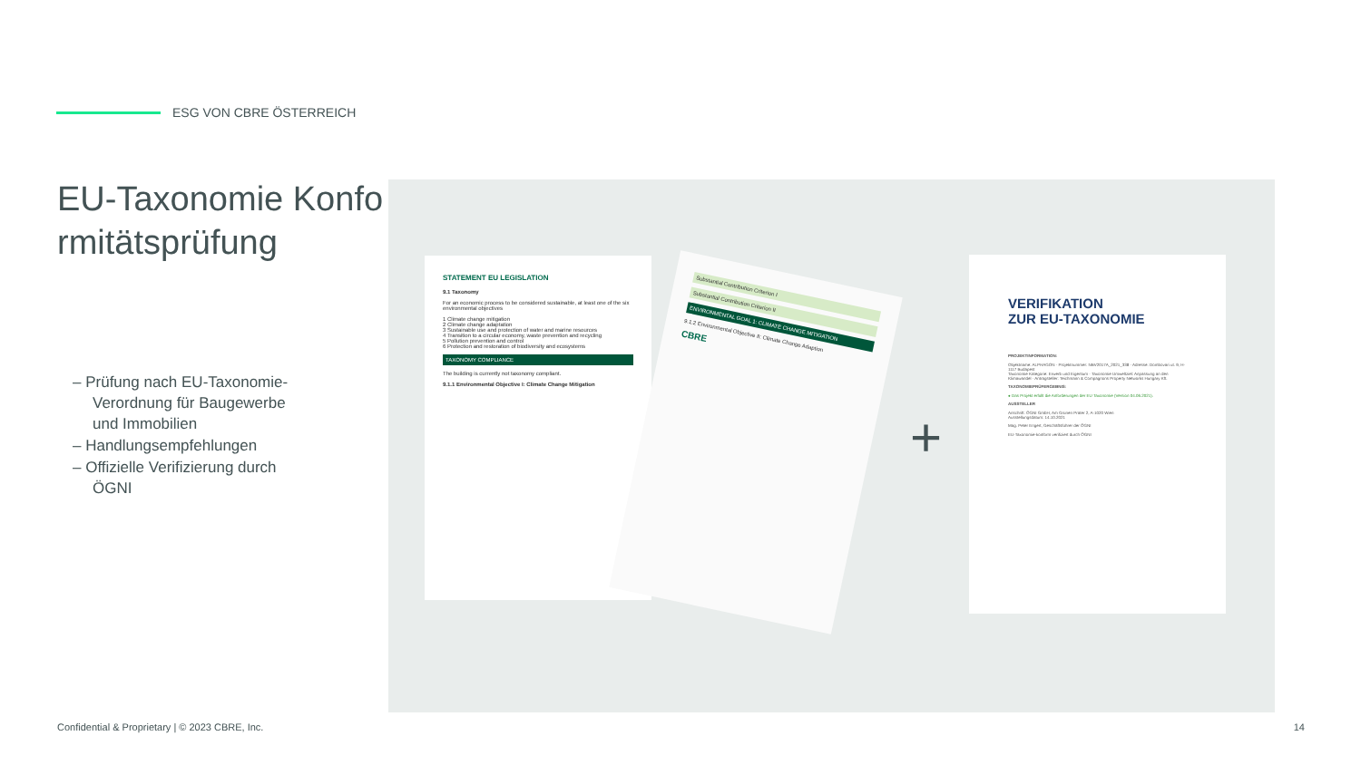ESG VON CBRE ÖSTERREICH
EU-Taxonomie Konformitätsprüfung
– Prüfung nach EU-Taxonomie-Verordnung für Baugewerbe und Immobilien
– Handlungsempfehlungen
– Offizielle Verifizierung durch ÖGNI
STATEMENT EU LEGISLATION
9.1 Taxonomy
For an economic process to be considered sustainable, at least one of the six environmental objectives
1 Climate change mitigation
2 Climate change adaptation
3 Sustainable use and protection of water and marine resources
4 Transition to a circular economy, waste prevention and recycling
5 Pollution prevention and control
6 Protection and restoration of biodiversity and ecosystems
TAXONOMY COMPLIANCE
The building is currently not taxonomy compliant.
9.1.1 Environmental Objective I: Climate Change Mitigation
Substantial Contribution Criterion I
Substantial Contribution Criterion II
ENVIRONMENTAL GOAL 1: CLIMATE CHANGE MITIGATION
9.1.2 Environmental Objective II: Climate Change Adaption
CBRE
+
VERIFIKATION
ZUR EU-TAXONOMIE
PROJEKTINFORMATION:
Objektname: ALPHAGON · Projektnummer: NBV2017A_2021_338 · Adresse: Dombovari ut. 9, H-1117 Budapest
Taxonomie Kategorie: Erwerb und Eigentum · Taxonomie Umweltziel: Anpassung an den Klimawandel · Antragsteller: Teichmann & Compagnons Property Networks Hungary Kft.
TAXONOMIEPRÜFERGEBNIS:
● Das Projekt erfüllt die Anforderungen der EU Taxonomie (Version 04.06.2021).
AUSSTELLER
Anschrift: ÖGNI GmbH, Am Grünen Prater 2, A-1020 Wien
Ausstellungsdatum: 14.10.2021
Mag. Peter Engert, Geschäftsführer der ÖGNI
EU-Taxonomie-konform verifiziert durch ÖGNI
Confidential & Proprietary | © 2023 CBRE, Inc.
14